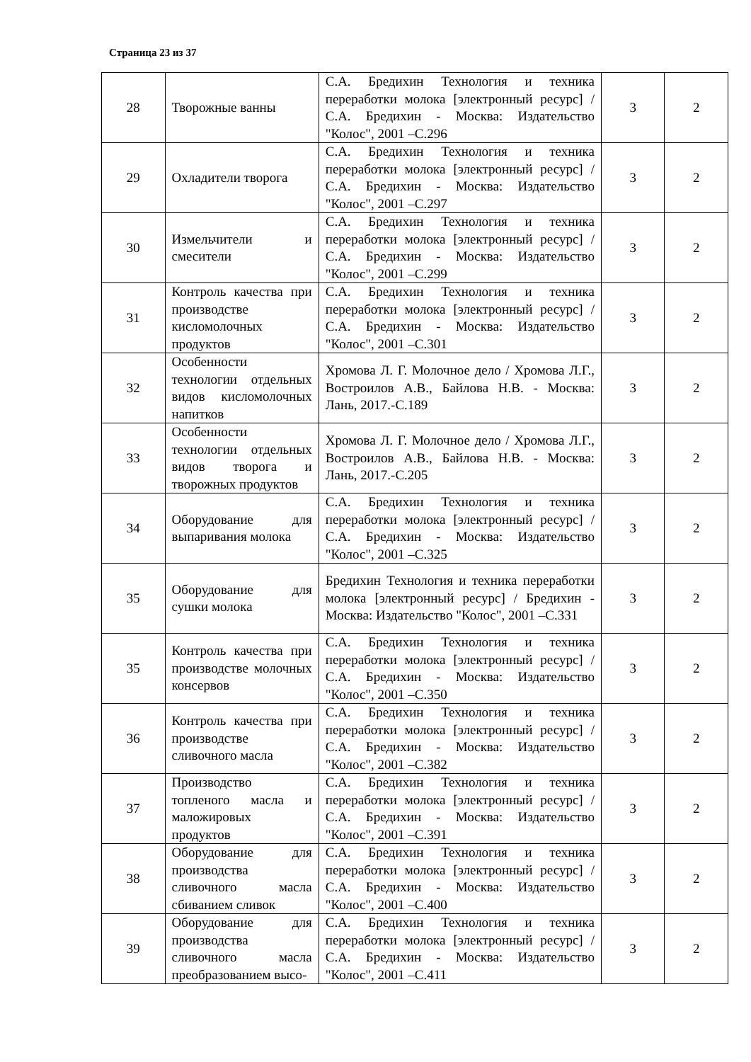Страница 23 из 37
| 28 | Творожные ванны | С.А. Бредихин Технология и техника переработки молока [электронный ресурс] / С.А. Бредихин - Москва: Издательство "Колос", 2001 –С.296 | 3 | 2 |
| 29 | Охладители творога | С.А. Бредихин Технология и техника переработки молока [электронный ресурс] / С.А. Бредихин - Москва: Издательство "Колос", 2001 –С.297 | 3 | 2 |
| 30 | Измельчители и смесители | С.А. Бредихин Технология и техника переработки молока [электронный ресурс] / С.А. Бредихин - Москва: Издательство "Колос", 2001 –С.299 | 3 | 2 |
| 31 | Контроль качества при производстве кисломолочных продуктов | С.А. Бредихин Технология и техника переработки молока [электронный ресурс] / С.А. Бредихин - Москва: Издательство "Колос", 2001 –С.301 | 3 | 2 |
| 32 | Особенности технологии отдельных видов кисломолочных напитков | Хромова Л. Г. Молочное дело / Хромова Л.Г., Востроилов А.В., Байлова Н.В. - Москва: Лань, 2017.-С.189 | 3 | 2 |
| 33 | Особенности технологии отдельных видов творога и творожных продуктов | Хромова Л. Г. Молочное дело / Хромова Л.Г., Востроилов А.В., Байлова Н.В. - Москва: Лань, 2017.-С.205 | 3 | 2 |
| 34 | Оборудование для выпаривания молока | С.А. Бредихин Технология и техника переработки молока [электронный ресурс] / С.А. Бредихин - Москва: Издательство "Колос", 2001 –С.325 | 3 | 2 |
| 35 | Оборудование для сушки молока | Бредихин Технология и техника переработки молока [электронный ресурс] / Бредихин - Москва: Издательство "Колос", 2001 –С.331 | 3 | 2 |
| 35 | Контроль качества при производстве молочных консервов | С.А. Бредихин Технология и техника переработки молока [электронный ресурс] / С.А. Бредихин - Москва: Издательство "Колос", 2001 –С.350 | 3 | 2 |
| 36 | Контроль качества при производстве сливочного масла | С.А. Бредихин Технология и техника переработки молока [электронный ресурс] / С.А. Бредихин - Москва: Издательство "Колос", 2001 –С.382 | 3 | 2 |
| 37 | Производство топленого масла и маложировых продуктов | С.А. Бредихин Технология и техника переработки молока [электронный ресурс] / С.А. Бредихин - Москва: Издательство "Колос", 2001 –С.391 | 3 | 2 |
| 38 | Оборудование для производства сливочного масла сбиванием сливок | С.А. Бредихин Технология и техника переработки молока [электронный ресурс] / С.А. Бредихин - Москва: Издательство "Колос", 2001 –С.400 | 3 | 2 |
| 39 | Оборудование для производства сливочного масла преобразованием высо- | С.А. Бредихин Технология и техника переработки молока [электронный ресурс] / С.А. Бредихин - Москва: Издательство "Колос", 2001 –С.411 | 3 | 2 |